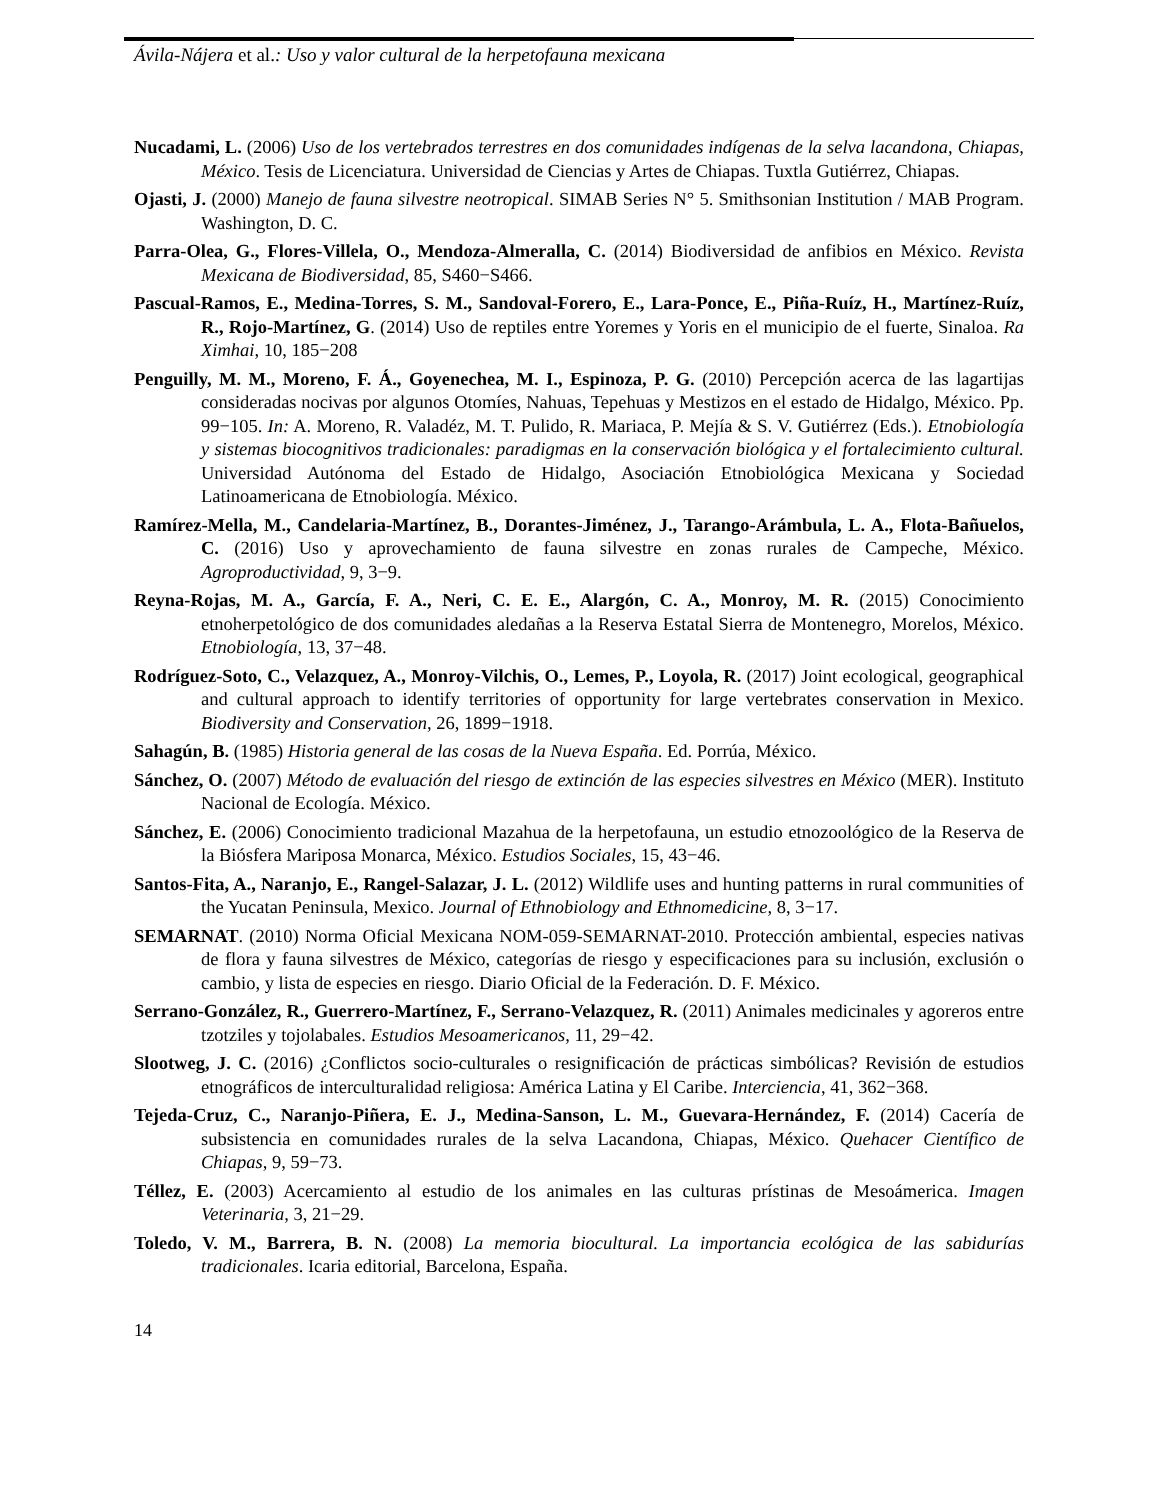Ávila-Nájera et al.: Uso y valor cultural de la herpetofauna mexicana
Nucadami, L. (2006) Uso de los vertebrados terrestres en dos comunidades indígenas de la selva lacandona, Chiapas, México. Tesis de Licenciatura. Universidad de Ciencias y Artes de Chiapas. Tuxtla Gutiérrez, Chiapas.
Ojasti, J. (2000) Manejo de fauna silvestre neotropical. SIMAB Series N° 5. Smithsonian Institution / MAB Program. Washington, D. C.
Parra-Olea, G., Flores-Villela, O., Mendoza-Almeralla, C. (2014) Biodiversidad de anfibios en México. Revista Mexicana de Biodiversidad, 85, S460−S466.
Pascual-Ramos, E., Medina-Torres, S. M., Sandoval-Forero, E., Lara-Ponce, E., Piña-Ruíz, H., Martínez-Ruíz, R., Rojo-Martínez, G. (2014) Uso de reptiles entre Yoremes y Yoris en el municipio de el fuerte, Sinaloa. Ra Ximhai, 10, 185−208
Penguilly, M. M., Moreno, F. Á., Goyenechea, M. I., Espinoza, P. G. (2010) Percepción acerca de las lagartijas consideradas nocivas por algunos Otomíes, Nahuas, Tepehuas y Mestizos en el estado de Hidalgo, México. Pp. 99−105. In: A. Moreno, R. Valadéz, M. T. Pulido, R. Mariaca, P. Mejía & S. V. Gutiérrez (Eds.). Etnobiología y sistemas biocognitivos tradicionales: paradigmas en la conservación biológica y el fortalecimiento cultural. Universidad Autónoma del Estado de Hidalgo, Asociación Etnobiológica Mexicana y Sociedad Latinoamericana de Etnobiología. México.
Ramírez-Mella, M., Candelaria-Martínez, B., Dorantes-Jiménez, J., Tarango-Arámbula, L. A., Flota-Bañuelos, C. (2016) Uso y aprovechamiento de fauna silvestre en zonas rurales de Campeche, México. Agroproductividad, 9, 3−9.
Reyna-Rojas, M. A., García, F. A., Neri, C. E. E., Alargón, C. A., Monroy, M. R. (2015) Conocimiento etnoherpetológico de dos comunidades aledañas a la Reserva Estatal Sierra de Montenegro, Morelos, México. Etnobiología, 13, 37−48.
Rodríguez-Soto, C., Velazquez, A., Monroy-Vilchis, O., Lemes, P., Loyola, R. (2017) Joint ecological, geographical and cultural approach to identify territories of opportunity for large vertebrates conservation in Mexico. Biodiversity and Conservation, 26, 1899−1918.
Sahagún, B. (1985) Historia general de las cosas de la Nueva España. Ed. Porrúa, México.
Sánchez, O. (2007) Método de evaluación del riesgo de extinción de las especies silvestres en México (MER). Instituto Nacional de Ecología. México.
Sánchez, E. (2006) Conocimiento tradicional Mazahua de la herpetofauna, un estudio etnozoológico de la Reserva de la Biósfera Mariposa Monarca, México. Estudios Sociales, 15, 43−46.
Santos-Fita, A., Naranjo, E., Rangel-Salazar, J. L. (2012) Wildlife uses and hunting patterns in rural communities of the Yucatan Peninsula, Mexico. Journal of Ethnobiology and Ethnomedicine, 8, 3−17.
SEMARNAT. (2010) Norma Oficial Mexicana NOM-059-SEMARNAT-2010. Protección ambiental, especies nativas de flora y fauna silvestres de México, categorías de riesgo y especificaciones para su inclusión, exclusión o cambio, y lista de especies en riesgo. Diario Oficial de la Federación. D. F. México.
Serrano-González, R., Guerrero-Martínez, F., Serrano-Velazquez, R. (2011) Animales medicinales y agoreros entre tzotziles y tojolabales. Estudios Mesoamericanos, 11, 29−42.
Slootweg, J. C. (2016) ¿Conflictos socio-culturales o resignificación de prácticas simbólicas? Revisión de estudios etnográficos de interculturalidad religiosa: América Latina y El Caribe. Interciencia, 41, 362−368.
Tejeda-Cruz, C., Naranjo-Piñera, E. J., Medina-Sanson, L. M., Guevara-Hernández, F. (2014) Cacería de subsistencia en comunidades rurales de la selva Lacandona, Chiapas, México. Quehacer Científico de Chiapas, 9, 59−73.
Téllez, E. (2003) Acercamiento al estudio de los animales en las culturas prístinas de Mesoámerica. Imagen Veterinaria, 3, 21−29.
Toledo, V. M., Barrera, B. N. (2008) La memoria biocultural. La importancia ecológica de las sabidurías tradicionales. Icaria editorial, Barcelona, España.
14